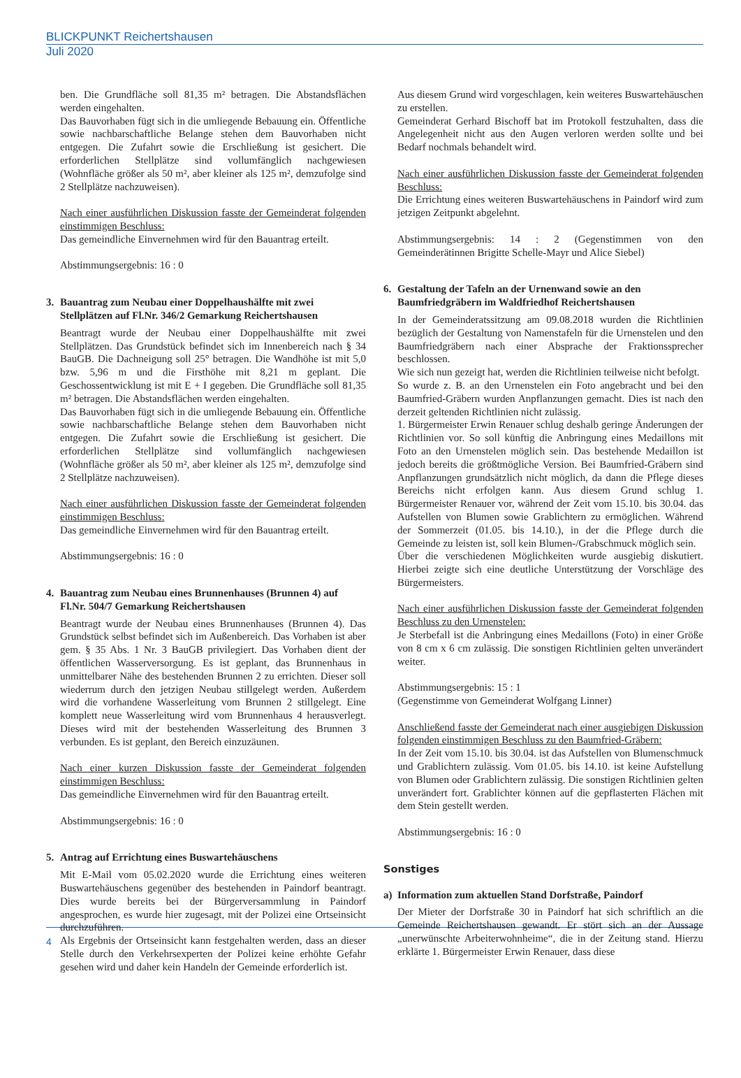BLICKPUNKT Reichertshausen
Juli 2020
ben. Die Grundfläche soll 81,35 m² betragen. Die Abstandsflächen werden eingehalten.
Das Bauvorhaben fügt sich in die umliegende Bebauung ein. Öffentliche sowie nachbarschaftliche Belange stehen dem Bauvorhaben nicht entgegen. Die Zufahrt sowie die Erschließung ist gesichert. Die erforderlichen Stellplätze sind vollumfänglich nachgewiesen (Wohnfläche größer als 50 m², aber kleiner als 125 m², demzufolge sind 2 Stellplätze nachzuweisen).
Nach einer ausführlichen Diskussion fasste der Gemeinderat folgenden einstimmigen Beschluss:
Das gemeindliche Einvernehmen wird für den Bauantrag erteilt.
Abstimmungsergebnis: 16 : 0
3. Bauantrag zum Neubau einer Doppelhaushälfte mit zwei Stellplätzen auf Fl.Nr. 346/2 Gemarkung Reichertshausen
Beantragt wurde der Neubau einer Doppelhaushälfte mit zwei Stellplätzen. Das Grundstück befindet sich im Innenbereich nach § 34 BauGB. Die Dachneigung soll 25° betragen. Die Wandhöhe ist mit 5,0 bzw. 5,96 m und die Firsthöhe mit 8,21 m geplant. Die Geschossentwicklung ist mit E + I gegeben. Die Grundfläche soll 81,35 m² betragen. Die Abstandsflächen werden eingehalten.
Das Bauvorhaben fügt sich in die umliegende Bebauung ein. Öffentliche sowie nachbarschaftliche Belange stehen dem Bauvorhaben nicht entgegen. Die Zufahrt sowie die Erschließung ist gesichert. Die erforderlichen Stellplätze sind vollumfänglich nachgewiesen (Wohnfläche größer als 50 m², aber kleiner als 125 m², demzufolge sind 2 Stellplätze nachzuweisen).
Nach einer ausführlichen Diskussion fasste der Gemeinderat folgenden einstimmigen Beschluss:
Das gemeindliche Einvernehmen wird für den Bauantrag erteilt.
Abstimmungsergebnis: 16 : 0
4. Bauantrag zum Neubau eines Brunnenhauses (Brunnen 4) auf Fl.Nr. 504/7 Gemarkung Reichertshausen
Beantragt wurde der Neubau eines Brunnenhauses (Brunnen 4). Das Grundstück selbst befindet sich im Außenbereich. Das Vorhaben ist aber gem. § 35 Abs. 1 Nr. 3 BauGB privilegiert. Das Vorhaben dient der öffentlichen Wasserversorgung. Es ist geplant, das Brunnenhaus in unmittelbarer Nähe des bestehenden Brunnen 2 zu errichten. Dieser soll wiederrum durch den jetzigen Neubau stillgelegt werden. Außerdem wird die vorhandene Wasserleitung vom Brunnen 2 stillgelegt. Eine komplett neue Wasserleitung wird vom Brunnenhaus 4 herausverlegt. Dieses wird mit der bestehenden Wasserleitung des Brunnen 3 verbunden. Es ist geplant, den Bereich einzuzäunen.
Nach einer kurzen Diskussion fasste der Gemeinderat folgenden einstimmigen Beschluss:
Das gemeindliche Einvernehmen wird für den Bauantrag erteilt.
Abstimmungsergebnis: 16 : 0
5. Antrag auf Errichtung eines Buswartehäuschens
Mit E-Mail vom 05.02.2020 wurde die Errichtung eines weiteren Buswartehäuschens gegenüber des bestehenden in Paindorf beantragt. Dies wurde bereits bei der Bürgerversammlung in Paindorf angesprochen, es wurde hier zugesagt, mit der Polizei eine Ortseinsicht durchzuführen.
Als Ergebnis der Ortseinsicht kann festgehalten werden, dass an dieser Stelle durch den Verkehrsexperten der Polizei keine erhöhte Gefahr gesehen wird und daher kein Handeln der Gemeinde erforderlich ist.
Aus diesem Grund wird vorgeschlagen, kein weiteres Buswartehäuschen zu erstellen.
Gemeinderat Gerhard Bischoff bat im Protokoll festzuhalten, dass die Angelegenheit nicht aus den Augen verloren werden sollte und bei Bedarf nochmals behandelt wird.
Nach einer ausführlichen Diskussion fasste der Gemeinderat folgenden Beschluss:
Die Errichtung eines weiteren Buswartehäuschens in Paindorf wird zum jetzigen Zeitpunkt abgelehnt.
Abstimmungsergebnis: 14 : 2 (Gegenstimmen von den Gemeinderätinnen Brigitte Schelle-Mayr und Alice Siebel)
6. Gestaltung der Tafeln an der Urnenwand sowie an den Baumfriedgräbern im Waldfriedhof Reichertshausen
In der Gemeinderatssitzung am 09.08.2018 wurden die Richtlinien bezüglich der Gestaltung von Namenstafeln für die Urnenstelen und den Baumfriedgräbern nach einer Absprache der Fraktionssprecher beschlossen.
Wie sich nun gezeigt hat, werden die Richtlinien teilweise nicht befolgt.
So wurde z. B. an den Urnenstelen ein Foto angebracht und bei den Baumfried-Gräbern wurden Anpflanzungen gemacht. Dies ist nach den derzeit geltenden Richtlinien nicht zulässig.
1. Bürgermeister Erwin Renauer schlug deshalb geringe Änderungen der Richtlinien vor. So soll künftig die Anbringung eines Medaillons mit Foto an den Urnenstelen möglich sein. Das bestehende Medaillon ist jedoch bereits die größtmögliche Version. Bei Baumfried-Gräbern sind Anpflanzungen grundsätzlich nicht möglich, da dann die Pflege dieses Bereichs nicht erfolgen kann. Aus diesem Grund schlug 1. Bürgermeister Renauer vor, während der Zeit vom 15.10. bis 30.04. das Aufstellen von Blumen sowie Grablichtern zu ermöglichen. Während der Sommerzeit (01.05. bis 14.10.), in der die Pflege durch die Gemeinde zu leisten ist, soll kein Blumen-/Grabschmuck möglich sein.
Über die verschiedenen Möglichkeiten wurde ausgiebig diskutiert. Hierbei zeigte sich eine deutliche Unterstützung der Vorschläge des Bürgermeisters.
Nach einer ausführlichen Diskussion fasste der Gemeinderat folgenden Beschluss zu den Urnenstelen:
Je Sterbefall ist die Anbringung eines Medaillons (Foto) in einer Größe von 8 cm x 6 cm zulässig. Die sonstigen Richtlinien gelten unverändert weiter.
Abstimmungsergebnis: 15 : 1
(Gegenstimme von Gemeinderat Wolfgang Linner)
Anschließend fasste der Gemeinderat nach einer ausgiebigen Diskussion folgenden einstimmigen Beschluss zu den Baumfried-Gräbern:
In der Zeit vom 15.10. bis 30.04. ist das Aufstellen von Blumenschmuck und Grablichtern zulässig. Vom 01.05. bis 14.10. ist keine Aufstellung von Blumen oder Grablichtern zulässig. Die sonstigen Richtlinien gelten unverändert fort. Grablichter können auf die gepflasterten Flächen mit dem Stein gestellt werden.
Abstimmungsergebnis: 16 : 0
Sonstiges
a) Information zum aktuellen Stand Dorfstraße, Paindorf
Der Mieter der Dorfstraße 30 in Paindorf hat sich schriftlich an die Gemeinde Reichertshausen gewandt. Er stört sich an der Aussage „unerwünschte Arbeiterwohnheime“, die in der Zeitung stand. Hierzu erklärte 1. Bürgermeister Erwin Renauer, dass diese
4